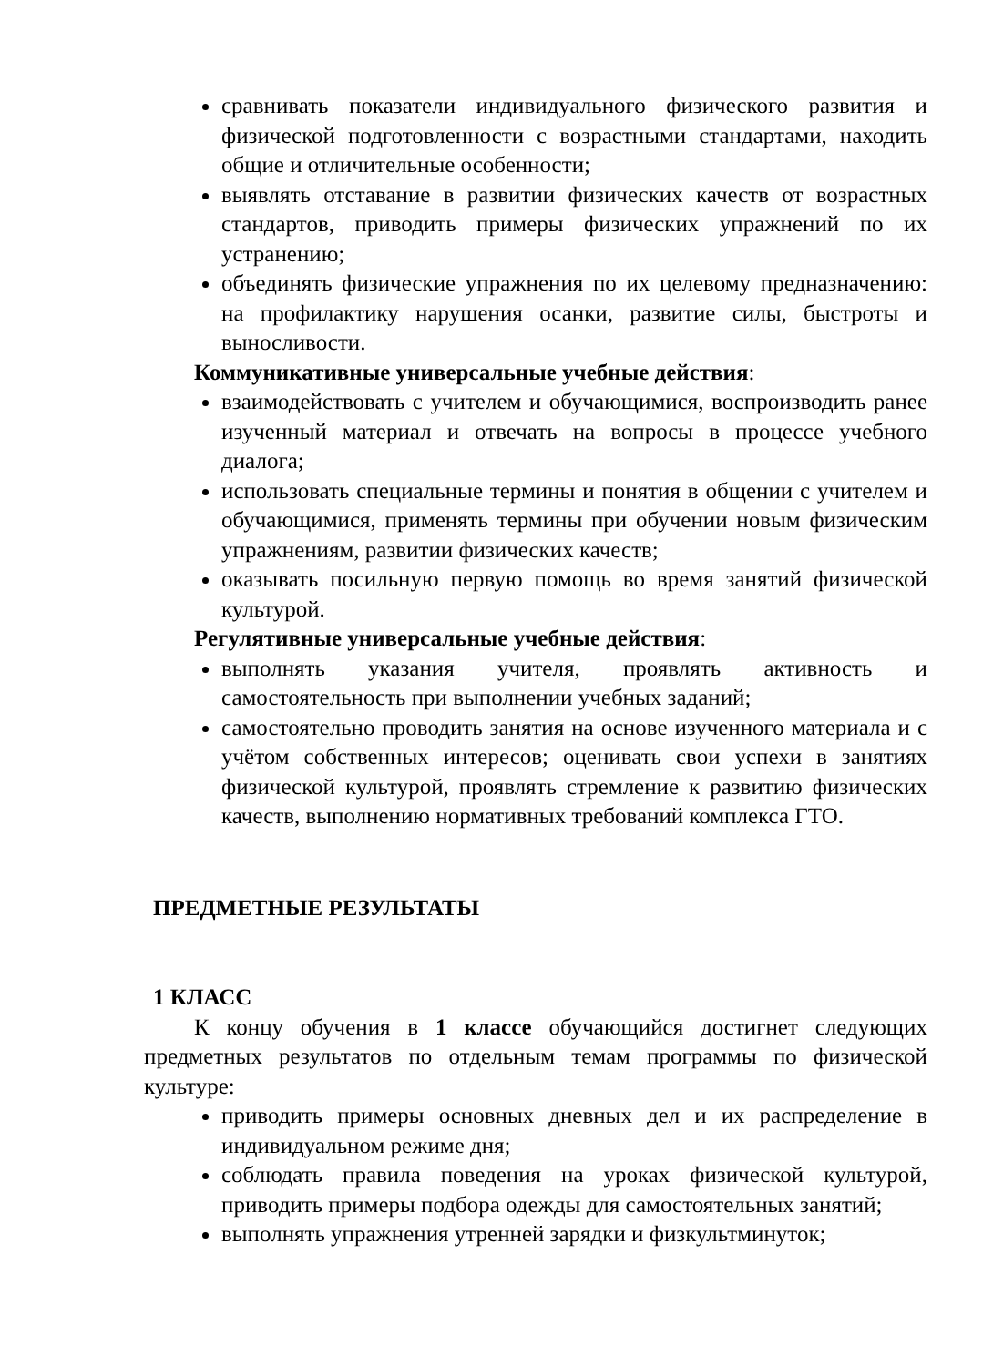сравнивать показатели индивидуального физического развития и физической подготовленности с возрастными стандартами, находить общие и отличительные особенности;
выявлять отставание в развитии физических качеств от возрастных стандартов, приводить примеры физических упражнений по их устранению;
объединять физические упражнения по их целевому предназначению: на профилактику нарушения осанки, развитие силы, быстроты и выносливости.
Коммуникативные универсальные учебные действия:
взаимодействовать с учителем и обучающимися, воспроизводить ранее изученный материал и отвечать на вопросы в процессе учебного диалога;
использовать специальные термины и понятия в общении с учителем и обучающимися, применять термины при обучении новым физическим упражнениям, развитии физических качеств;
оказывать посильную первую помощь во время занятий физической культурой.
Регулятивные универсальные учебные действия:
выполнять указания учителя, проявлять активность и самостоятельность при выполнении учебных заданий;
самостоятельно проводить занятия на основе изученного материала и с учётом собственных интересов; оценивать свои успехи в занятиях физической культурой, проявлять стремление к развитию физических качеств, выполнению нормативных требований комплекса ГТО.
ПРЕДМЕТНЫЕ РЕЗУЛЬТАТЫ
1 КЛАСС
К концу обучения в 1 классе обучающийся достигнет следующих предметных результатов по отдельным темам программы по физической культуре:
приводить примеры основных дневных дел и их распределение в индивидуальном режиме дня;
соблюдать правила поведения на уроках физической культурой, приводить примеры подбора одежды для самостоятельных занятий;
выполнять упражнения утренней зарядки и физкультминуток;